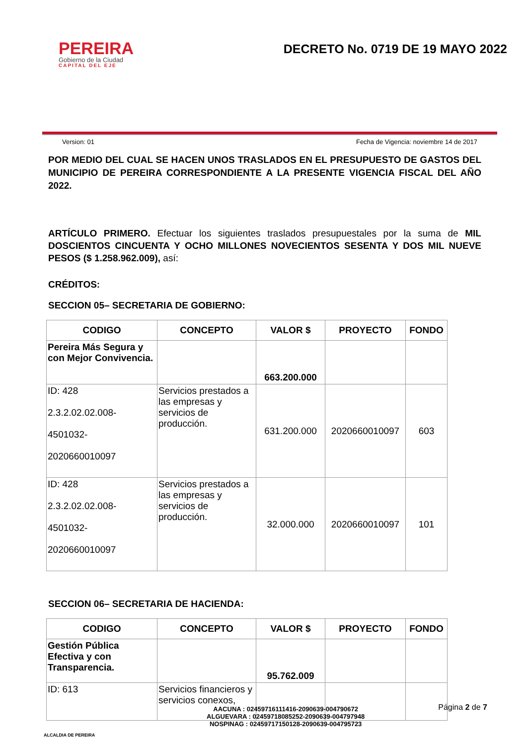PEREIRA
Gobierno de la Ciudad
CAPITAL DEL EJE
DECRETO No. 0719 DE 19 MAYO 2022
Version: 01 Fecha de Vigencia: noviembre 14 de 2017
POR MEDIO DEL CUAL SE HACEN UNOS TRASLADOS EN EL PRESUPUESTO DE GASTOS DEL MUNICIPIO DE PEREIRA CORRESPONDIENTE A LA PRESENTE VIGENCIA FISCAL DEL AÑO 2022.
ARTÍCULO PRIMERO. Efectuar los siguientes traslados presupuestales por la suma de MIL DOSCIENTOS CINCUENTA Y OCHO MILLONES NOVECIENTOS SESENTA Y DOS MIL NUEVE PESOS ($ 1.258.962.009), así:
CRÉDITOS:
SECCION 05– SECRETARIA DE GOBIERNO:
| CODIGO | CONCEPTO | VALOR $ | PROYECTO | FONDO |
| --- | --- | --- | --- | --- |
| Pereira Más Segura y con Mejor Convivencia. | | 663.200.000 | | |
| ID: 428 2.3.2.02.02.008- 4501032- 2020660010097 | Servicios prestados a las empresas y servicios de producción. | 631.200.000 | 2020660010097 | 603 |
| ID: 428 2.3.2.02.02.008- 4501032- 2020660010097 | Servicios prestados a las empresas y servicios de producción. | 32.000.000 | 2020660010097 | 101 |
SECCION 06– SECRETARIA DE HACIENDA:
| CODIGO | CONCEPTO | VALOR $ | PROYECTO | FONDO |
| --- | --- | --- | --- | --- |
| Gestión Pública Efectiva y con Transparencia. | | 95.762.009 | | |
| ID: 613 | Servicios financieros y servicios conexos, | | | |
ALCALDIA DE PEREIRA
AACUNA : 02459716111416-2090639-004790672
ALGUEVARA : 02459718085252-2090639-004797948
NOSPINAG : 02459717150128-2090639-004795723
Página 2 de 7